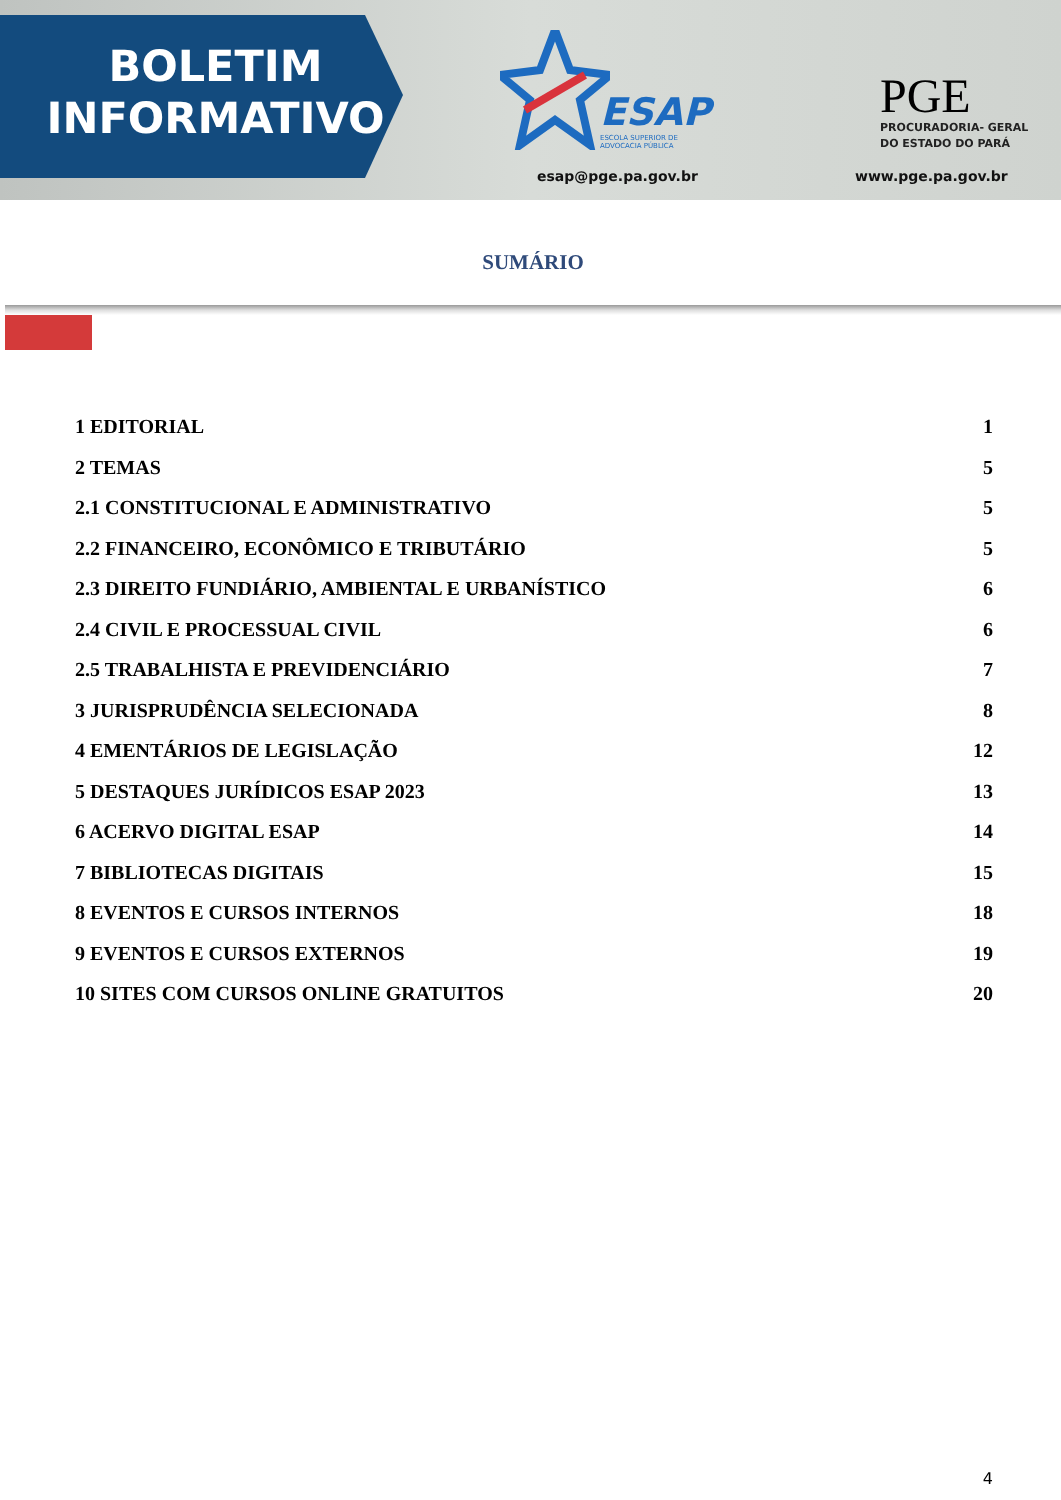BOLETIM
INFORMATIVO
ESAP
ESCOLA SUPERIOR DE
ADVOCACIA PÚBLICA
esap@pge.pa.gov.br
PGE
PROCURADORIA- GERAL
DO ESTADO DO PARÁ
www.pge.pa.gov.br
SUMÁRIO
1 EDITORIAL 1
2 TEMAS 5
2.1 CONSTITUCIONAL E ADMINISTRATIVO 5
2.2 FINANCEIRO, ECONÔMICO E TRIBUTÁRIO 5
2.3 DIREITO FUNDIÁRIO, AMBIENTAL E URBANÍSTICO 6
2.4 CIVIL E PROCESSUAL CIVIL 6
2.5 TRABALHISTA E PREVIDENCIÁRIO 7
3 JURISPRUDÊNCIA SELECIONADA 8
4 EMENTÁRIOS DE LEGISLAÇÃO 12
5 DESTAQUES JURÍDICOS ESAP 2023 13
6 ACERVO DIGITAL ESAP 14
7 BIBLIOTECAS DIGITAIS 15
8 EVENTOS E CURSOS INTERNOS 18
9 EVENTOS E CURSOS EXTERNOS 19
10 SITES COM CURSOS ONLINE GRATUITOS 20
4